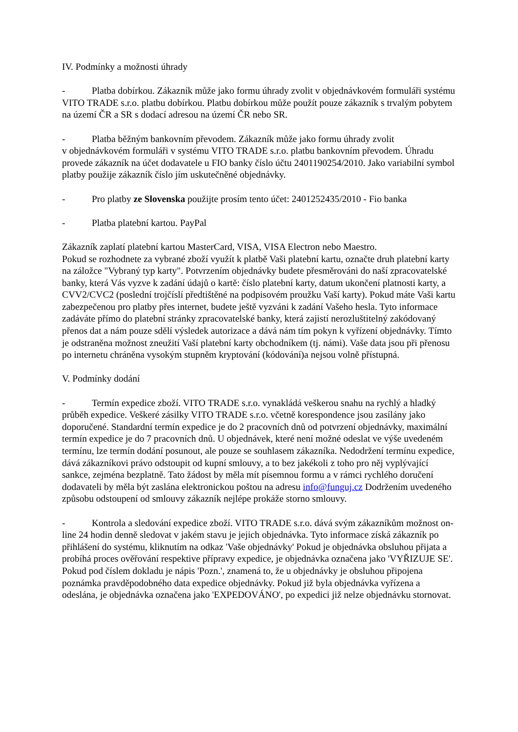IV. Podmínky a možnosti úhrady
- Platba dobírkou. Zákazník může jako formu úhrady zvolit v objednávkovém formuláři systému VITO TRADE s.r.o. platbu dobírkou. Platbu dobírkou může použít pouze zákazník s trvalým pobytem na území ČR a SR s dodací adresou na území ČR nebo SR.
- Platba běžným bankovním převodem. Zákazník může jako formu úhrady zvolit
v objednávkovém formuláři v systému VITO TRADE s.r.o. platbu bankovním převodem. Úhradu provede zákazník na účet dodavatele u FIO banky číslo účtu 2401190254/2010. Jako variabilní symbol platby použije zákazník číslo jím uskutečněné objednávky.
- Pro platby ze Slovenska použijte prosím tento účet: 2401252435/2010 - Fio banka
- Platba platební kartou. PayPal
Zákazník zaplatí platební kartou MasterCard, VISA, VISA Electron nebo Maestro.
Pokud se rozhodnete za vybrané zboží využít k platbě Vaši platební kartu, označte druh platební karty na záložce "Vybraný typ karty". Potvrzením objednávky budete přesměrováni do naší zpracovatelské banky, která Vás vyzve k zadání údajů o kartě: číslo platební karty, datum ukončení platnosti karty, a CVV2/CVC2 (poslední trojčíslí předtištěné na podpisovém proužku Vaší karty). Pokud máte Vaši kartu zabezpečenou pro platby přes internet, budete ještě vyzváni k zadání Vašeho hesla. Tyto informace zadáváte přímo do platební stránky zpracovatelské banky, která zajistí nerozluštitelný zakódovaný přenos dat a nám pouze sdělí výsledek autorizace a dává nám tím pokyn k vyřízení objednávky. Tímto je odstraněna možnost zneužití Vaší platební karty obchodníkem (tj. námi). Vaše data jsou při přenosu po internetu chráněna vysokým stupněm kryptování (kódování)a nejsou volně přístupná.
V. Podmínky dodání
- Termín expedice zboží. VITO TRADE s.r.o. vynakládá veškerou snahu na rychlý a hladký průběh expedice. Veškeré zásilky VITO TRADE s.r.o. včetně korespondence jsou zasílány jako doporučené. Standardní termín expedice je do 2 pracovních dnů od potvrzení objednávky, maximální termín expedice je do 7 pracovních dnů. U objednávek, které není možné odeslat ve výše uvedeném termínu, lze termín dodání posunout, ale pouze se souhlasem zákazníka. Nedodržení termínu expedice, dává zákazníkovi právo odstoupit od kupní smlouvy, a to bez jakékoli z toho pro něj vyplývající sankce, zejména bezplatně. Tato žádost by měla mít písemnou formu a v rámci rychlého doručení dodavateli by měla být zaslána elektronickou poštou na adresu info@funguj.cz Dodržením uvedeného způsobu odstoupení od smlouvy zákazník nejlépe prokáže storno smlouvy.
- Kontrola a sledování expedice zboží. VITO TRADE s.r.o. dává svým zákazníkům možnost on-line 24 hodin denně sledovat v jakém stavu je jejich objednávka. Tyto informace získá zákazník po přihlášení do systému, kliknutím na odkaz 'Vaše objednávky' Pokud je objednávka obsluhou přijata a probíhá proces ověřování respektive přípravy expedice, je objednávka označena jako 'VYŘIZUJE SE'. Pokud pod číslem dokladu je nápis 'Pozn.', znamená to, že u objednávky je obsluhou připojena poznámka pravděpodobného data expedice objednávky. Pokud již byla objednávka vyřízena a odeslána, je objednávka označena jako 'EXPEDOVÁNO', po expedici již nelze objednávku stornovat.